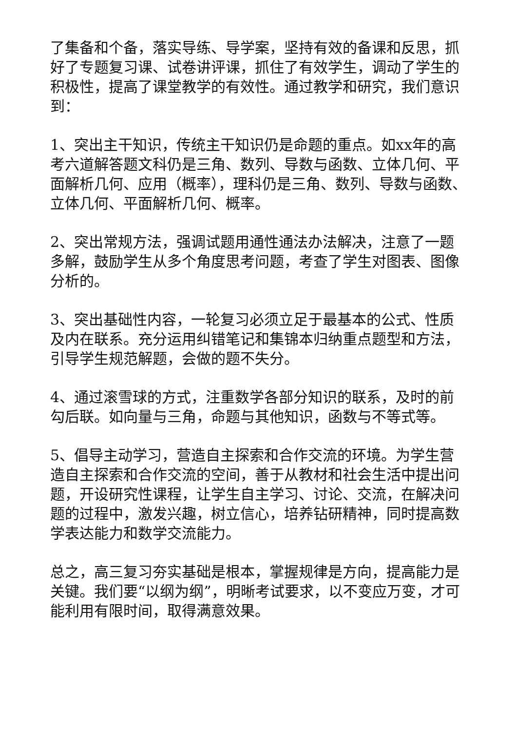了集备和个备，落实导练、导学案，坚持有效的备课和反思，抓好了专题复习课、试卷讲评课，抓住了有效学生，调动了学生的积极性，提高了课堂教学的有效性。通过教学和研究，我们意识到：
1、突出主干知识，传统主干知识仍是命题的重点。如xx年的高考六道解答题文科仍是三角、数列、导数与函数、立体几何、平面解析几何、应用（概率），理科仍是三角、数列、导数与函数、立体几何、平面解析几何、概率。
2、突出常规方法，强调试题用通性通法办法解决，注意了一题多解，鼓励学生从多个角度思考问题，考查了学生对图表、图像分析的。
3、突出基础性内容，一轮复习必须立足于最基本的公式、性质及内在联系。充分运用纠错笔记和集锦本归纳重点题型和方法，引导学生规范解题，会做的题不失分。
4、通过滚雪球的方式，注重数学各部分知识的联系，及时的前勾后联。如向量与三角，命题与其他知识，函数与不等式等。
5、倡导主动学习，营造自主探索和合作交流的环境。为学生营造自主探索和合作交流的空间，善于从教材和社会生活中提出问题，开设研究性课程，让学生自主学习、讨论、交流，在解决问题的过程中，激发兴趣，树立信心，培养钻研精神，同时提高数学表达能力和数学交流能力。
总之，高三复习夯实基础是根本，掌握规律是方向，提高能力是关键。我们要“以纲为纲”，明晰考试要求，以不变应万变，才可能利用有限时间，取得满意效果。